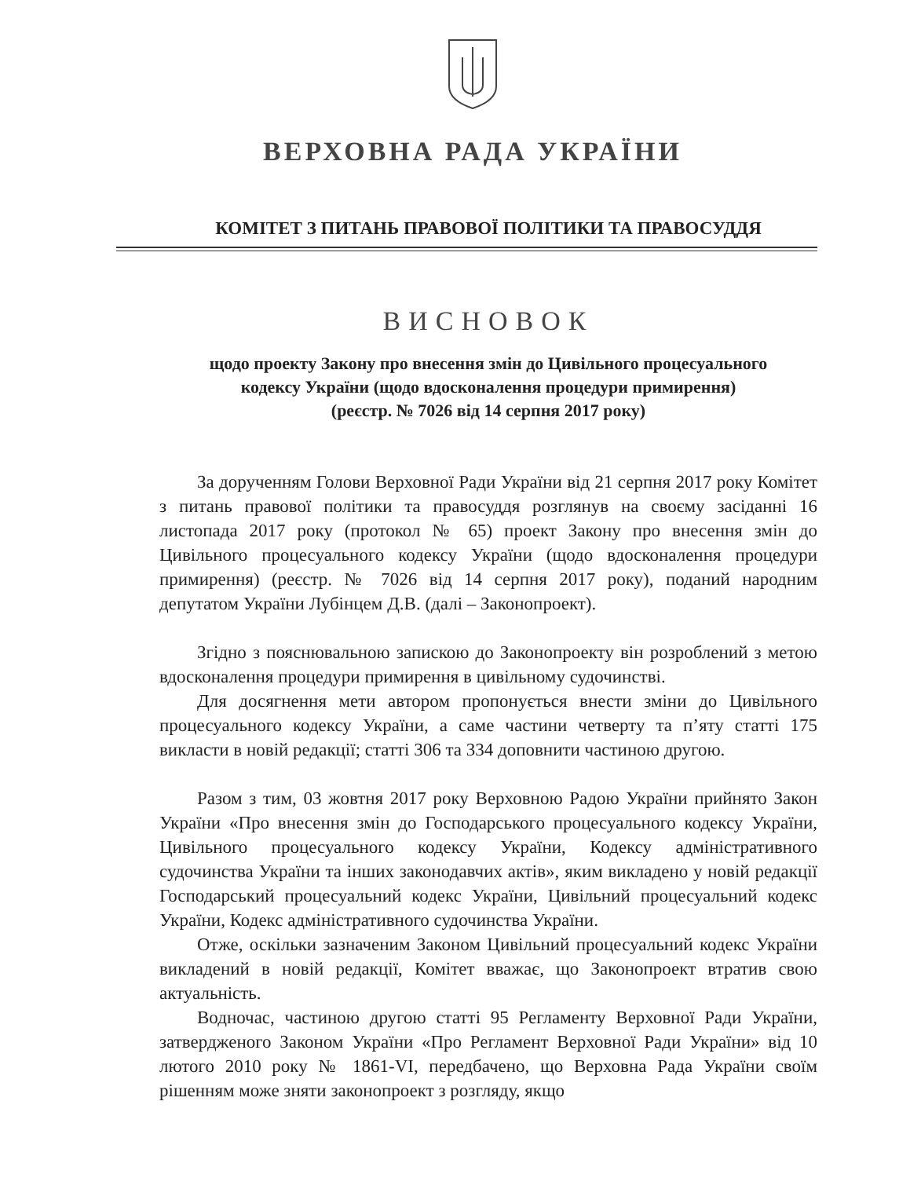ВЕРХОВНА РАДА УКРАЇНИ
КОМІТЕТ З ПИТАНЬ ПРАВОВОЇ ПОЛІТИКИ ТА ПРАВОСУДДЯ
ВИСНОВОК
щодо проекту Закону про внесення змін до Цивільного процесуального
кодексу України (щодо вдосконалення процедури примирення)
(реєстр. № 7026 від 14 серпня 2017 року)
За дорученням Голови Верховної Ради України від 21 серпня 2017 року Комітет з питань правової політики та правосуддя розглянув на своєму засіданні 16 листопада 2017 року (протокол № 65) проект Закону про внесення змін до Цивільного процесуального кодексу України (щодо вдосконалення процедури примирення) (реєстр. № 7026 від 14 серпня 2017 року), поданий народним депутатом України Лубінцем Д.В. (далі – Законопроект).
Згідно з пояснювальною запискою до Законопроекту він розроблений з метою вдосконалення процедури примирення в цивільному судочинстві.
Для досягнення мети автором пропонується внести зміни до Цивільного процесуального кодексу України, а саме частини четверту та п’яту статті 175 викласти в новій редакції; статті 306 та 334 доповнити частиною другою.
Разом з тим, 03 жовтня 2017 року Верховною Радою України прийнято Закон України «Про внесення змін до Господарського процесуального кодексу України, Цивільного процесуального кодексу України, Кодексу адміністративного судочинства України та інших законодавчих актів», яким викладено у новій редакції Господарський процесуальний кодекс України, Цивільний процесуальний кодекс України, Кодекс адміністративного судочинства України.
Отже, оскільки зазначеним Законом Цивільний процесуальний кодекс України викладений в новій редакції, Комітет вважає, що Законопроект втратив свою актуальність.
Водночас, частиною другою статті 95 Регламенту Верховної Ради України, затвердженого Законом України «Про Регламент Верховної Ради України» від 10 лютого 2010 року № 1861-VI, передбачено, що Верховна Рада України своїм рішенням може зняти законопроект з розгляду, якщо